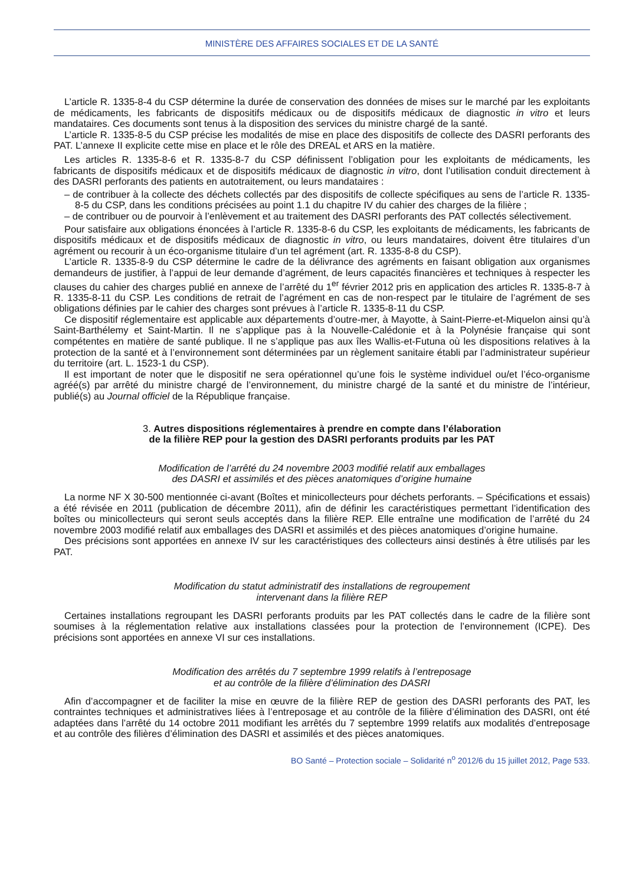MINISTÈRE DES AFFAIRES SOCIALES ET DE LA SANTÉ
L’article R. 1335-8-4 du CSP détermine la durée de conservation des données de mises sur le marché par les exploitants de médicaments, les fabricants de dispositifs médicaux ou de dispositifs médicaux de diagnostic in vitro et leurs mandataires. Ces documents sont tenus à la disposition des services du ministre chargé de la santé.
L’article R. 1335-8-5 du CSP précise les modalités de mise en place des dispositifs de collecte des DASRI perforants des PAT. L’annexe II explicite cette mise en place et le rôle des DREAL et ARS en la matière.
Les articles R. 1335-8-6 et R. 1335-8-7 du CSP définissent l’obligation pour les exploitants de médicaments, les fabricants de dispositifs médicaux et de dispositifs médicaux de diagnostic in vitro, dont l’utilisation conduit directement à des DASRI perforants des patients en autotraitement, ou leurs mandataires :
– de contribuer à la collecte des déchets collectés par des dispositifs de collecte spécifiques au sens de l’article R. 1335-8-5 du CSP, dans les conditions précisées au point 1.1 du chapitre IV du cahier des charges de la filière ;
– de contribuer ou de pourvoir à l’enlèvement et au traitement des DASRI perforants des PAT collectés sélectivement.
Pour satisfaire aux obligations énoncées à l’article R. 1335-8-6 du CSP, les exploitants de médicaments, les fabricants de dispositifs médicaux et de dispositifs médicaux de diagnostic in vitro, ou leurs mandataires, doivent être titulaires d’un agrément ou recourir à un éco-organisme titulaire d’un tel agrément (art. R. 1335-8-8 du CSP).
L’article R. 1335-8-9 du CSP détermine le cadre de la délivrance des agréments en faisant obligation aux organismes demandeurs de justifier, à l’appui de leur demande d’agrément, de leurs capacités financières et techniques à respecter les clauses du cahier des charges publié en annexe de l’arrêté du 1<sup>er</sup> février 2012 pris en application des articles R. 1335-8-7 à R. 1335-8-11 du CSP. Les conditions de retrait de l’agrément en cas de non-respect par le titulaire de l’agrément de ses obligations définies par le cahier des charges sont prévues à l’article R. 1335-8-11 du CSP.
Ce dispositif réglementaire est applicable aux départements d’outre-mer, à Mayotte, à Saint-Pierre-et-Miquelon ainsi qu’à Saint-Barthélemy et Saint-Martin. Il ne s’applique pas à la Nouvelle-Calédonie et à la Polynésie française qui sont compétentes en matière de santé publique. Il ne s’applique pas aux îles Wallis-et-Futuna où les dispositions relatives à la protection de la santé et à l’environnement sont déterminées par un règlement sanitaire établi par l’administrateur supérieur du territoire (art. L. 1523-1 du CSP).
Il est important de noter que le dispositif ne sera opérationnel qu’une fois le système individuel ou/et l’éco-organisme agréé(s) par arrêté du ministre chargé de l’environnement, du ministre chargé de la santé et du ministre de l’intérieur, publié(s) au Journal officiel de la République française.
3. Autres dispositions réglementaires à prendre en compte dans l’élaboration
de la filière REP pour la gestion des DASRI perforants produits par les PAT
Modification de l’arrêté du 24 novembre 2003 modifié relatif aux emballages
des DASRI et assimilés et des pièces anatomiques d’origine humaine
La norme NF X 30-500 mentionnée ci-avant (Boîtes et minicollecteurs pour déchets perforants. – Spécifications et essais) a été révisée en 2011 (publication de décembre 2011), afin de définir les caractéristiques permettant l’identification des boîtes ou minicollecteurs qui seront seuls acceptés dans la filière REP. Elle entraîne une modification de l’arrêté du 24 novembre 2003 modifié relatif aux emballages des DASRI et assimilés et des pièces anatomiques d’origine humaine.
Des précisions sont apportées en annexe IV sur les caractéristiques des collecteurs ainsi destinés à être utilisés par les PAT.
Modification du statut administratif des installations de regroupement
intervenant dans la filière REP
Certaines installations regroupant les DASRI perforants produits par les PAT collectés dans le cadre de la filière sont soumises à la réglementation relative aux installations classées pour la protection de l’environnement (ICPE). Des précisions sont apportées en annexe VI sur ces installations.
Modification des arrêtés du 7 septembre 1999 relatifs à l’entreposage
et au contrôle de la filière d’élimination des DASRI
Afin d’accompagner et de faciliter la mise en œuvre de la filière REP de gestion des DASRI perforants des PAT, les contraintes techniques et administratives liées à l’entreposage et au contrôle de la filière d’élimination des DASRI, ont été adaptées dans l’arrêté du 14 octobre 2011 modifiant les arrêtés du 7 septembre 1999 relatifs aux modalités d’entreposage et au contrôle des filières d’élimination des DASRI et assimilés et des pièces anatomiques.
BO Santé – Protection sociale – Solidarité n<sup>o</sup> 2012/6 du 15 juillet 2012, Page 533.